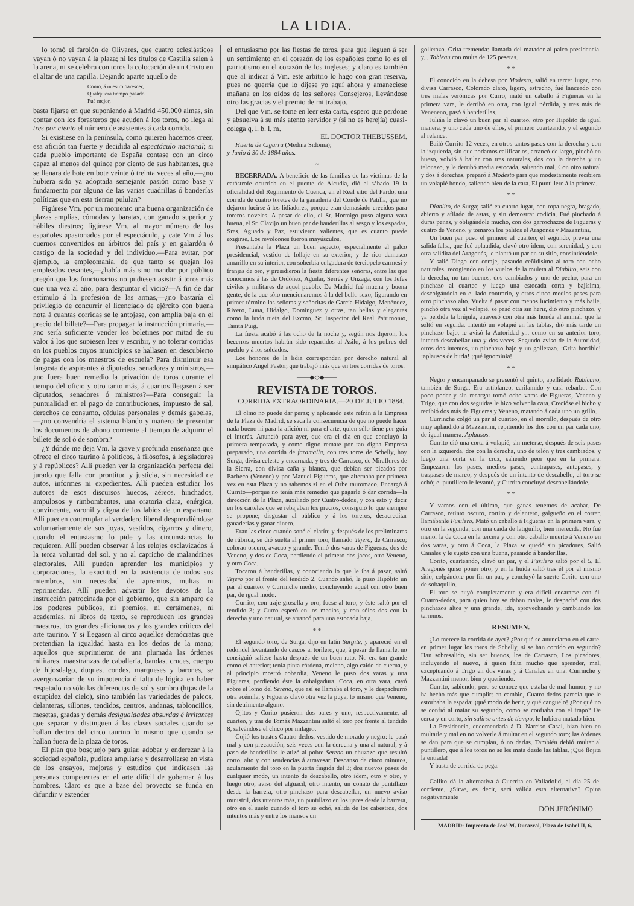LA LIDIA.
lo tomó el farolón de Olivares, que cuatro eclesiásticos vayan ó no vayan á la plaza; ni los títulos de Castilla salen á la arena, ni se celebra con toros la colocación de un Cristo en el altar de una capilla. Dejando aparte aquello de
Como, á nuestro parescer,
Qualquiera tiempo pasado
Fué mejor,
basta fijarse en que suponiendo á Madrid 450.000 almas, sin contar con los forasteros que acuden á los toros, no llega al tres por ciento el número de asistentes á cada corrida.
Si existiese en la península, como quieren hacernos creer, esa afición tan fuerte y decidida al espectáculo nacional; si cada pueblo importante de España contase con un circo capaz al menos del quince por ciento de sus habitantes, que se llenara de bote en bote veinte ó treinta veces al año,—¿no hubiera sido ya adoptada semejante pasión como base y fundamento por alguna de las varias cuadrillas ó banderías políticas que en esta tierran pululan?
Figúrese Vm. por un momento una buena organización de plazas amplias, cómodas y baratas, con ganado superior y hábiles diestros; figúrese Vm. al mayor número de los españoles apasionados por el espectáculo, y cate Vm. á los cuernos convertidos en árbitros del país y en galardón ó castigo de la sociedad y del individuo.—Para evitar, por ejemplo, la empleomanía, de que tanto se quejan los empleados cesantes,—¿había más sino mandar por público pregón que los funcionarios no pudiesen asistir á toros más que una vez al año, para despuntar el vicio?—A fin de dar estímulo á la profesión de las armas,—¿no bastaría el privilegio de concurrir el licenciado de ejército con buena nota á cuantas corridas se le antojase, con amplia baja en el precio del billete?—Para propagar la instrucción primaria,—¿no sería suficiente vender los boletines por mitad de su valor á los que supiesen leer y escribir, y no tolerar corridas en los pueblos cuyos municipios se hallasen en descubierto de pagas con los maestros de escuela? Para disminuir esa langosta de aspirantes á diputados, senadores y ministros,—¿no fuera buen remedio la privación de toros durante el tiempo del oficio y otro tanto más, á cuantos llegasen á ser diputados, senadores ó ministros?—Para conseguir la puntualidad en el pago de contribuciones, impuesto de sal, derechos de consumo, cédulas personales y demás gabelas,—¿no convendría el sistema blando y mañero de presentar los documentos de abono corriente al tiempo de adquirir el billete de sol ó de sombra?
¿Y dónde me deja Vm. la grave y profunda enseñanza que ofrece el circo taurino á políticos, á filósofos, á legisladores y á repúblicos? Allí pueden ver la organización perfecta del jurado que falla con prontitud y justicia, sin necesidad de autos, informes ni expedientes. Allí pueden estudiar los autores de esos discursos huecos, aéreos, hinchados, ampulosos y rimbombantes, una oratoria clara, enérgica, convincente, varonil y digna de los labios de un espartano. Allí pueden contemplar al verdadero liberal desprendiéndose voluntariamente de sus joyas, vestidos, cigarros y dinero, cuando el entusiasmo lo pide y las circunstancias lo requieren. Allí pueden observar á los relojes esclavizados á la terca voluntad del sol, y no al capricho de malandrines electorales. Allí pueden aprender los municipios y corporaciones, la exactitud en la asistencia de todos sus miembros, sin necesidad de apremios, multas ni reprimendas. Allí pueden advertir los devotos de la instrucción patrocinada por el gobierno, que sin amparo de los poderes públicos, ni premios, ni certámenes, ni academias, ni libros de texto, se reproducen los grandes maestros, los grandes aficionados y los grandes críticos del arte taurino. Y si llegasen al circo aquellos demócratas que pretendían la igualdad hasta en los dedos de la mano; aquellos que suprimieron de una plumada las órdenes militares, maestranzas de caballería, bandas, cruces, cuerpo de hijosdalgo, duques, condes, marqueses y barones, se avergonzarían de su impotencia ó falta de lógica en haber respetado no sólo las diferencias de sol y sombra (hijas de la estupidez del cielo), sino también las variedades de palcos, delanteras, sillones, tendidos, centros, andanas, tabloncillos, mesetas, gradas y demás desigualdades absurdas é irritantes que separan y distinguen á las clases sociales cuando se hallan dentro del circo taurino lo mismo que cuando se hallan fuera de la plaza de toros.
El plan que bosquejo para guiar, adobar y enderezar á la sociedad española, pudiera ampliarse y desarrollarse en vista de los ensayos, mejoras y estudios que indicasen las personas competentes en el arte difícil de gobernar á los hombres. Claro es que a base del proyecto se funda en difundir y extender
el entusiasmo por las fiestas de toros, para que lleguen á ser un sentimiento en el corazón de los españoles como lo es el patriotismo en el corazón de los ingleses; y claro es también que al indicar á Vm. este arbitrio lo hago con gran reserva, pues no querría que lo dijese yo aquí ahora y amaneciese mañana en los oídos de los señores Consejeros, llevándose otro las gracias y el premio de mi trabajo.
Del que Vm. se tome en leer esta carta, espero que perdone y absuelva á su más atento servidor y (si no es herejía) cuasi-colega q. l. b. l. m.
EL DOCTOR THEBUSSEM.
Huerta de Cigarra (Medina Sidonia);
y Junio á 30 de 1884 años.
~
BECERRADA. A beneficio de las familias de las víctimas de la catástrofe ocurrida en el puente de Alcudia, dió el sábado 19 la oficialidad del Regimiento de Cuenca, en el Real sitio del Pardo, una corrida de cuatro toretes de la ganadería del Conde de Patilla, que no dejaron lucirse á los lidiadores, porque eran demasiado crecidos para toreros noveles. A pesar de ello, el Sr. Hormigo puso alguna vara buena, el Sr. Clavijo un buen par de banderillas al sesgo y los espadas, Sres. Aguado y Paz, estuvieron valientes, que es cuanto puede exigirse. Los revolcones fueron mayúsculos.
Presentaba la Plaza un buen aspecto, especialmente el palco presidencial, vestido de follaje en su exterior, y de rico damasco amarillo en su interior, con soberbia colgadura de terciopelo carmesí y franjas de oro, y presidieron la fiesta diferentes señoras, entre las que conocimos á las de Ordóñez, Aguilar, Serrés y Unzaga, con los Jefes civiles y militares de aquel pueblo. De Madrid fué mucha y buena gente, de la que sólo mencionaremos á la del bello sexo, figurando en primer término las señoras y señoritas de García Hidalgo, Menéndez, Rivero, Luna, Hidalgo, Domínguez y otras, tan bellas y elegantes como la linda nieta del Excmo. Sr. Inspector del Real Patrimonio, Tanita Puig.
La fiesta acabó á las ocho de la noche y, según nos dijeron, los becerros muertos habrán sido repartidos al Asilo, á los pobres del pueblo y á los soldados.
Los honores de la lidia corresponden por derecho natural al simpático Angel Pastor, que trabajó más que en tres corridas de toros.
——◆◇◆——
REVISTA DE TOROS.
CORRIDA EXTRAORDINARIA.—20 DE JULIO 1884.
El olmo no puede dar peras; y aplicando este refrán á la Empresa de la Plaza de Madrid, se saca la consecuencia de que no puede hacer nada bueno ni para la afición ni para el arte, quien sólo tiene por guía el interés. Anunció para ayer, que era el día en que concluyó la primera temporada, y como digno remate por tan digna Empresa preparado, una corrida de faramalla, con tres toros de Schelly, hoy Surga, divisa celeste y encarnada, y tres de Carrasco, de Miraflores de la Sierra, con divisa caña y blanca, que debían ser picados por Pacheco (Veneno) y por Manuel Figueras, que alternaba por primera vez en esta Plaza y no sabemos si en el Orbe tauromaco. Encargó á Currito—porque no tenía más remedio que pagarle ó dar corrida—la dirección de la Plaza, auxiliado por Cuatro-dedos, y con esto y decir en los carteles que se rebajaban los precios, consiguió lo que siempre se propone; disgustar al público y á los toreros, desacreditar ganaderías y ganar dinero.
Eran las cinco cuando sonó el clarín: y después de los preliminares de rúbrica, se dió suelta al primer toro, llamado Tejero, de Carrasco; colorao oscuro, avacao y grande. Tomó dos varas de Figueras, dos de Veneno, y dos de Coca, perdiendo el primero dos jacos, otro Veneno, y otro Coca.
Tocaron á banderillas, y conociendo lo que le iba á pasar, saltó Tejero por el frente del tendido 2. Cuando salió, le puso Hipólito un par al cuarteo, y Currinche medio, concluyendo aquél con otro buen par, de igual modo.
Currito, con traje grosella y oro, fuese al toro, y éste saltó por el tendido 3; y Curro esperó en los medios, y con sólos dos con la derecha y uno natural, se arrancó para una estocada baja.
* *
El segundo toro, de Surga, dijo en latín Surgite, y apareció en el redondel levantando de cascos al torilero, que, á pesar de llamarle, no consiguió saliese hasta después de un buen rato. No era tan grande como el anterior; tenía pinta cárdena, meleno, algo caído de cuerna, y al principio mostró cobardía. Veneno le puso dos varas y una Figueras, perdiendo éste la cabalgadura. Coca, en otra vara, cayó sobre el lomo del Sereno, que así se llamaba el toro, y le despachurró otra acémila, y Figueras clavó otra vez la puya, lo mismo que Veneno, sin detrimento alguno.
Ojitos y Corito pusieron dos pares y uno, respectivamente, al cuarteo, y tras de Tomás Mazzantini saltó el toro por frente al tendido 8, salvándose el chico por milagro.
Cojió los trastos Cuatro-dedos, vestido de morado y negro: le pasó mal y con precaución, seis veces con la derecha y una al natural, y á paso de banderillas le atizó al pobre Sereno un chuzazo que resultó corto, alto y con tendencias á atravesar. Descanso de cinco minutos, aculamiento del toro en la puerta fingida del 3; dos nuevos pases de cualquier modo, un intento de descabello, otro ídem, otro y otro, y luego otro, aviso del alguacil, otro intento, un conato de puntillazo desde la barrera, otro pinchazo para descabellar, un nuevo aviso ministril, dos intentos más, un puntillazo en los ijares desde la barrera, otro en el suelo cuando el toro se echó, salida de los cabestros, dos intentos más y entre los mansos un
golletazo. Grita tremenda: llamada del matador al palco presidencial y... Tableau con multa de 125 pesetas.
* *
El conocido en la dehesa por Modesto, salió en tercer lugar, con divisa Carrasco. Colorado claro, ligero, estrecho, fué lanceado con tres malas verónicas por Curro, mató un caballo á Figueras en la primera vara, le derribó en otra, con igual pérdida, y tres más de Veneneno, pasó á banderillas.
Julián le clavó un buen par al cuarteo, otro por Hipólito de igual manera, y uno cada uno de ellos, el primero cuarteando, y el segundo al relance.
Bailó Currito 12 veces, en otros tantos pases con la derecha y con la izquierda, sin que podamos calificarlos, arrancó de largo, pinchó en hueso, volvió á bailar con tres naturales, dos con la derecha y un telonazo, y le derribó media estocada, saliendo mal. Con otro natural y dos á derechas, preparó á Modesto para que modestamente recibiera un volapié hondo, saliendo bien de la cara. El puntillero á la primera.
* *
Diablito, de Surga; salió en cuarto lugar, con ropa negra, bragado, abierto y afilado de astas, y sin demostrar codicia. Fué pinchado á duras penas, y obligándole mucho, con dos garrochazos de Figueras y cuatro de Veneno, y tomaron los palitos el Aragonés y Mazzantini.
Un buen par puso el primero al cuarteo; el segundo, previa una salida falsa, que fué aplaudida, clavó otro idem, con serenidad, y con otra salidita del Aragonés, le plantó un par en su sitio, consintiéndole.
Y salió Diego con coraje, pasando ceñidísimo al toro con ocho naturales, recogiendo en los vuelos de la muleta al Diablito, seis con la derecha, no tan buenos, dos cambiados y uno de pecho, para un pinchazo al cuarteo y luego una estocada corta y bajísima, descolgándola en el lado contrario, y otros cinco medios pases para otro pinchazo alto. Vuelta á pasar con menos lucimiento y más baile, pinchó otra vez al volapié, se pasó otra sin herir, dió otro pinchazo, y ya perdida la brújula, atravesó con otra más honda al animal, que la soltó en seguida. Intentó un volapié en las tablas, dió más tarde un pinchazo bajo, le avisó la Autoridad y... como en su anterior toro, intentó descabellar una y dos veces. Segundo aviso de la Autoridad, otros dos intentos, un pinchazo bajo y un golletazo. ¡Grita horrible! ¡aplausos de burla! ¡qué ignominia!
* *
Negro y encampanado se presentó el quinto, apellidado Rabicano, también de Surga. Era astiblanco, carilamido y casi rebarbo. Con poco poder y sin recargar tomó ocho varas de Figueras, Veneno y Trigo, que con dos seguidas le hizo volver la cara. Crecióse el bicho y recibió dos más de Figueras y Veneno, matando á cada uno un grillo.
Currinche colgó un par al cuarteo, en el morrillo, después de otro muy aplaudido á Mazzantini, repitiendo los dos con un par cada uno, de igual manera. Aplausos.
Currito dió una corta á volapié, sin meterse, después de seis pases con la izquierda, dos con la derecha, uno de telón y tres cambiados, y luego una corta en la cruz, saliendo peor que en la primera. Empezaron los pases, medios pases, contrapases, antepases, y traspases de mareo, y después de un intento de descabello, el toro se echó; el puntillero le levantó, y Currito concluyó descabellándole.
* *
Y vamos con el último, que ganas tenemos de acabar. De Carrasco, retinto oscuro, cortito y delantero, galgueño en el correr, llamábanle Fusilero. Mató un caballo á Figueras en la primera vara, y otro en la segunda, con una caida de latiguillo, bien merecida. No fué menor la de Coca en la tercera y con otro caballo muerto á Veneno en dos varas, y otro á Coca, la Plaza se quedó sin picadores. Salió Canales y le sujetó con una buena, pasando á banderillas.
Corito, cuarteando, clavó un par, y el Fusilero saltó por el 5. El Aragonés quiso poner otro, y en la huída saltó tras él por el mismo sitio, colgándole por fin un par, y concluyó la suerte Corito con uno de sobaquillo.
El toro se huyó completamente y era difícil encararse con él. Cuatro-dedos, para quien hoy se daban malas, le despachó con dos pinchazos altos y una grande, ida, aprovechando y cambiando los terrenos.
RESUMEN.
¿Lo merece la corrida de ayer? ¿Por qué se anunciaron en el cartel en primer lugar los toros de Schelly, si se han corrido en segundo? Han sobresalido, sin ser buenos, los de Carrasco. Los picadores, incluyendo el nuevo, á quien falta mucho que aprender, mal, exceptuando á Trigo en dos varas y á Canales en una. Currinche y Mazzantini menor, bien y queriendo.
Currito, sabiendo; pero se conoce que estaba de mal humor, y no ha hecho más que cumplir: en cambio, Cuatro-dedos parecía que le estorbaba la espada: ¡qué modo de herir, y qué canguelo! ¿Por qué no se confió al matar su segundo, como se confiaba con el trapo? De cerca y en corto, sin salirse antes de tiempo, le hubiera matado bien.
La Presidencia, encomendada á D. Narciso Casal, hizo bien en multarle y mal en no volverle á multar en el segundo toro; las órdenes se dan para que se cumplan, ó no darlas. También debió multar al puntillero, que á los toros no se les mata desde las tablas. ¡Qué flojita la entrada!
Y basta de corrida de pega.
Gallito dá la alternativa á Guerrita en Valladolid, el día 25 del corriente. ¿Sirve, es decir, será válida esta alternativa? Opina negativamente
DON JERÓNIMO.
MADRID: Imprenta de José M. Ducazcal, Plaza de Isabel II, 6.